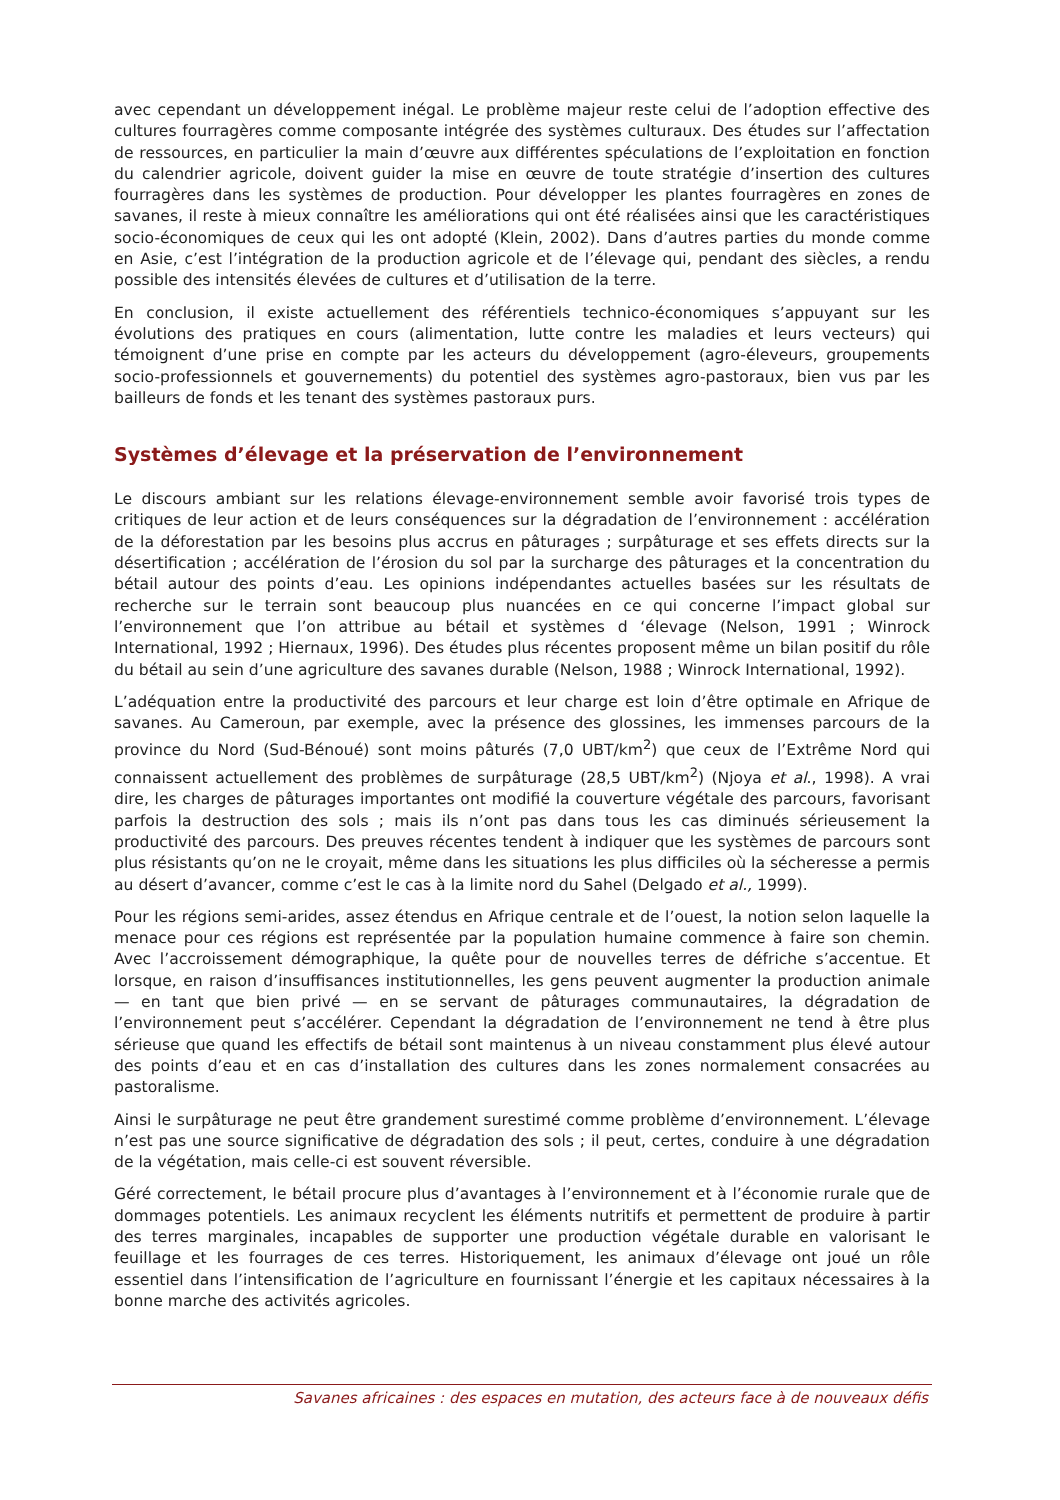avec cependant un développement inégal. Le problème majeur reste celui de l’adoption effective des cultures fourragères comme composante intégrée des systèmes culturaux. Des études sur l’affectation de ressources, en particulier la main d’œuvre aux différentes spéculations de l’exploitation en fonction du calendrier agricole, doivent guider la mise en œuvre de toute stratégie d’insertion des cultures fourragères dans les systèmes de production. Pour développer les plantes fourragères en zones de savanes, il reste à mieux connaître les améliorations qui ont été réalisées ainsi que les caractéristiques socio-économiques de ceux qui les ont adopté (Klein, 2002). Dans d’autres parties du monde comme en Asie, c’est l’intégration de la production agricole et de l’élevage qui, pendant des siècles, a rendu possible des intensités élevées de cultures et d’utilisation de la terre.
En conclusion, il existe actuellement des référentiels technico-économiques s’appuyant sur les évolutions des pratiques en cours (alimentation, lutte contre les maladies et leurs vecteurs) qui témoignent d’une prise en compte par les acteurs du développement (agro-éleveurs, groupements socio-professionnels et gouvernements) du potentiel des systèmes agro-pastoraux, bien vus par les bailleurs de fonds et les tenant des systèmes pastoraux purs.
Systèmes d’élevage et la préservation de l’environnement
Le discours ambiant sur les relations élevage-environnement semble avoir favorisé trois types de critiques de leur action et de leurs conséquences sur la dégradation de l’environnement : accélération de la déforestation par les besoins plus accrus en pâturages ; surpâturage et ses effets directs sur la désertification ; accélération de l’érosion du sol par la surcharge des pâturages et la concentration du bétail autour des points d’eau. Les opinions indépendantes actuelles basées sur les résultats de recherche sur le terrain sont beaucoup plus nuancées en ce qui concerne l’impact global sur l’environnement que l’on attribue au bétail et systèmes d ‘élevage (Nelson, 1991 ; Winrock International, 1992 ; Hiernaux, 1996). Des études plus récentes proposent même un bilan positif du rôle du bétail au sein d’une agriculture des savanes durable (Nelson, 1988 ; Winrock International, 1992).
L’adéquation entre la productivité des parcours et leur charge est loin d’être optimale en Afrique de savanes. Au Cameroun, par exemple, avec la présence des glossines, les immenses parcours de la province du Nord (Sud-Bénoué) sont moins pâturés (7,0 UBT/km<sup>2</sup>) que ceux de l’Extrême Nord qui connaissent actuellement des problèmes de surpâturage (28,5 UBT/km<sup>2</sup>) (Njoya et al., 1998). A vrai dire, les charges de pâturages importantes ont modifié la couverture végétale des parcours, favorisant parfois la destruction des sols ; mais ils n’ont pas dans tous les cas diminués sérieusement la productivité des parcours. Des preuves récentes tendent à indiquer que les systèmes de parcours sont plus résistants qu’on ne le croyait, même dans les situations les plus difficiles où la sécheresse a permis au désert d’avancer, comme c’est le cas à la limite nord du Sahel (Delgado et al., 1999).
Pour les régions semi-arides, assez étendus en Afrique centrale et de l’ouest, la notion selon laquelle la menace pour ces régions est représentée par la population humaine commence à faire son chemin. Avec l’accroissement démographique, la quête pour de nouvelles terres de défriche s’accentue. Et lorsque, en raison d’insuffisances institutionnelles, les gens peuvent augmenter la production animale — en tant que bien privé — en se servant de pâturages communautaires, la dégradation de l’environnement peut s’accélérer. Cependant la dégradation de l’environnement ne tend à être plus sérieuse que quand les effectifs de bétail sont maintenus à un niveau constamment plus élevé autour des points d’eau et en cas d’installation des cultures dans les zones normalement consacrées au pastoralisme.
Ainsi le surpâturage ne peut être grandement surestimé comme problème d’environnement. L’élevage n’est pas une source significative de dégradation des sols ; il peut, certes, conduire à une dégradation de la végétation, mais celle-ci est souvent réversible.
Géré correctement, le bétail procure plus d’avantages à l’environnement et à l’économie rurale que de dommages potentiels. Les animaux recyclent les éléments nutritifs et permettent de produire à partir des terres marginales, incapables de supporter une production végétale durable en valorisant le feuillage et les fourrages de ces terres. Historiquement, les animaux d’élevage ont joué un rôle essentiel dans l’intensification de l’agriculture en fournissant l’énergie et les capitaux nécessaires à la bonne marche des activités agricoles.
Savanes africaines : des espaces en mutation, des acteurs face à de nouveaux défis